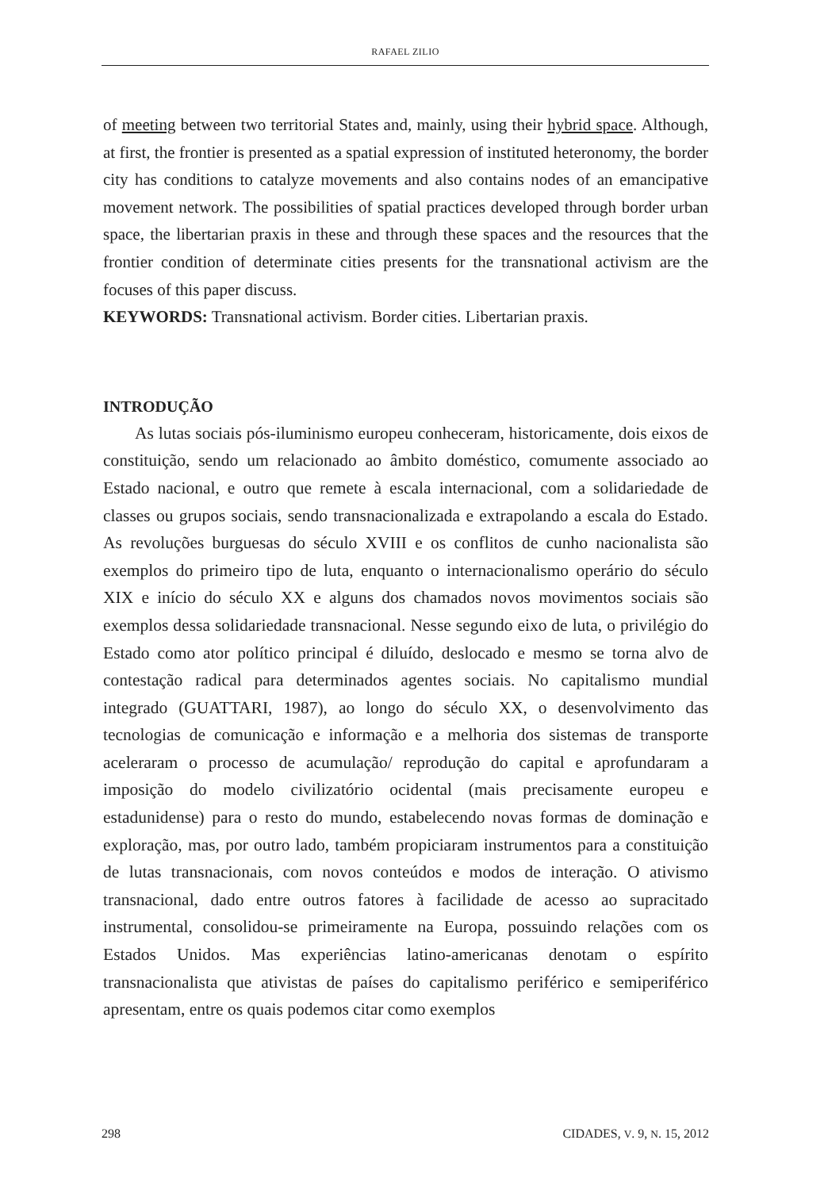RAFAEL ZILIO
of meeting between two territorial States and, mainly, using their hybrid space. Although, at first, the frontier is presented as a spatial expression of instituted heteronomy, the border city has conditions to catalyze movements and also contains nodes of an emancipative movement network. The possibilities of spatial practices developed through border urban space, the libertarian praxis in these and through these spaces and the resources that the frontier condition of determinate cities presents for the transnational activism are the focuses of this paper discuss.
KEYWORDS: Transnational activism. Border cities. Libertarian praxis.
INTRODUÇÃO
As lutas sociais pós-iluminismo europeu conheceram, historicamente, dois eixos de constituição, sendo um relacionado ao âmbito doméstico, comumente associado ao Estado nacional, e outro que remete à escala internacional, com a solidariedade de classes ou grupos sociais, sendo transnacionalizada e extrapolando a escala do Estado. As revoluções burguesas do século XVIII e os conflitos de cunho nacionalista são exemplos do primeiro tipo de luta, enquanto o internacionalismo operário do século XIX e início do século XX e alguns dos chamados novos movimentos sociais são exemplos dessa solidariedade transnacional. Nesse segundo eixo de luta, o privilégio do Estado como ator político principal é diluído, deslocado e mesmo se torna alvo de contestação radical para determinados agentes sociais. No capitalismo mundial integrado (GUATTARI, 1987), ao longo do século XX, o desenvolvimento das tecnologias de comunicação e informação e a melhoria dos sistemas de transporte aceleraram o processo de acumulação/ reprodução do capital e aprofundaram a imposição do modelo civilizatório ocidental (mais precisamente europeu e estadunidense) para o resto do mundo, estabelecendo novas formas de dominação e exploração, mas, por outro lado, também propiciaram instrumentos para a constituição de lutas transnacionais, com novos conteúdos e modos de interação. O ativismo transnacional, dado entre outros fatores à facilidade de acesso ao supracitado instrumental, consolidou-se primeiramente na Europa, possuindo relações com os Estados Unidos. Mas experiências latino-americanas denotam o espírito transnacionalista que ativistas de países do capitalismo periférico e semiperiférico apresentam, entre os quais podemos citar como exemplos
298 CIDADES, V. 9, N. 15, 2012